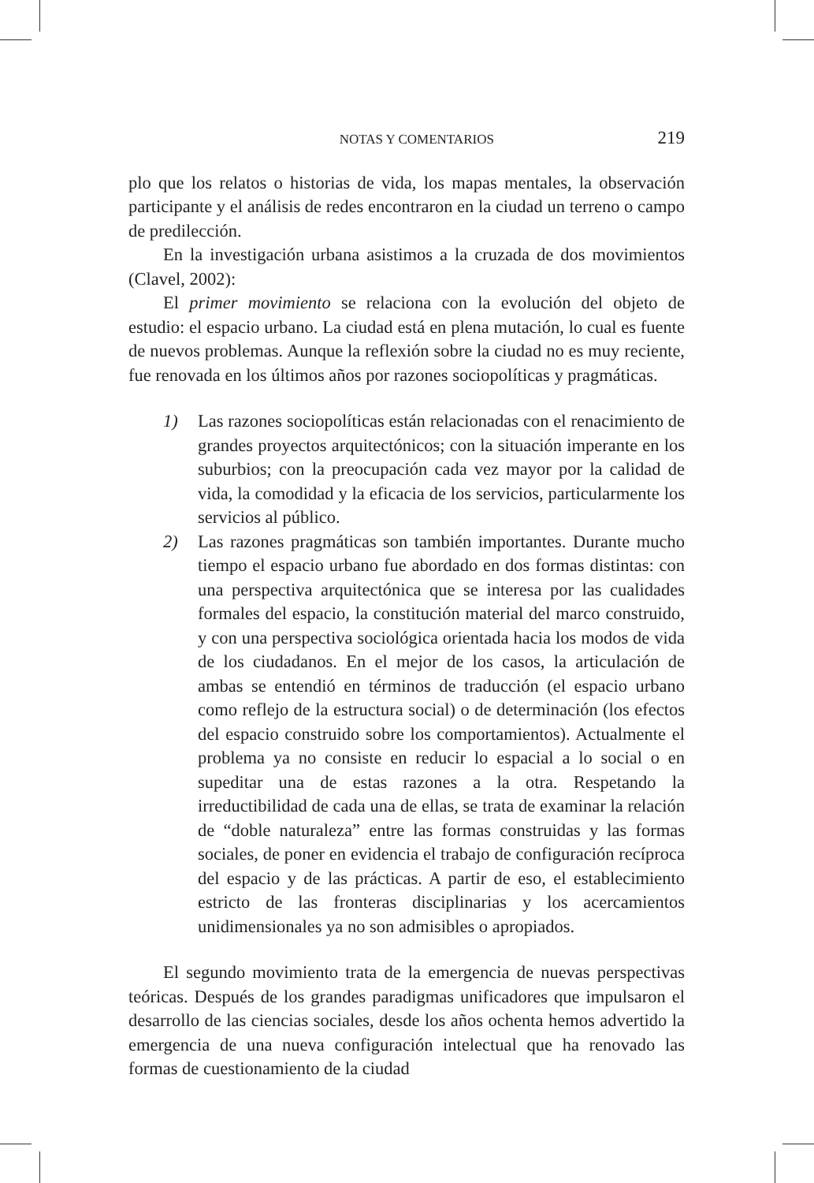NOTAS Y COMENTARIOS 219
plo que los relatos o historias de vida, los mapas mentales, la observación participante y el análisis de redes encontraron en la ciudad un terreno o campo de predilección.
En la investigación urbana asistimos a la cruzada de dos movimientos (Clavel, 2002):
El primer movimiento se relaciona con la evolución del objeto de estudio: el espacio urbano. La ciudad está en plena mutación, lo cual es fuente de nuevos problemas. Aunque la reflexión sobre la ciudad no es muy reciente, fue renovada en los últimos años por razones sociopolíticas y pragmáticas.
1) Las razones sociopolíticas están relacionadas con el renacimiento de grandes proyectos arquitectónicos; con la situación imperante en los suburbios; con la preocupación cada vez mayor por la calidad de vida, la comodidad y la eficacia de los servicios, particularmente los servicios al público.
2) Las razones pragmáticas son también importantes. Durante mucho tiempo el espacio urbano fue abordado en dos formas distintas: con una perspectiva arquitectónica que se interesa por las cualidades formales del espacio, la constitución material del marco construido, y con una perspectiva sociológica orientada hacia los modos de vida de los ciudadanos. En el mejor de los casos, la articulación de ambas se entendió en términos de traducción (el espacio urbano como reflejo de la estructura social) o de determinación (los efectos del espacio construido sobre los comportamientos). Actualmente el problema ya no consiste en reducir lo espacial a lo social o en supeditar una de estas razones a la otra. Respetando la irreductibilidad de cada una de ellas, se trata de examinar la relación de “doble naturaleza” entre las formas construidas y las formas sociales, de poner en evidencia el trabajo de configuración recíproca del espacio y de las prácticas. A partir de eso, el establecimiento estricto de las fronteras disciplinarias y los acercamientos unidimensionales ya no son admisibles o apropiados.
El segundo movimiento trata de la emergencia de nuevas perspectivas teóricas. Después de los grandes paradigmas unificadores que impulsaron el desarrollo de las ciencias sociales, desde los años ochenta hemos advertido la emergencia de una nueva configuración intelectual que ha renovado las formas de cuestionamiento de la ciudad